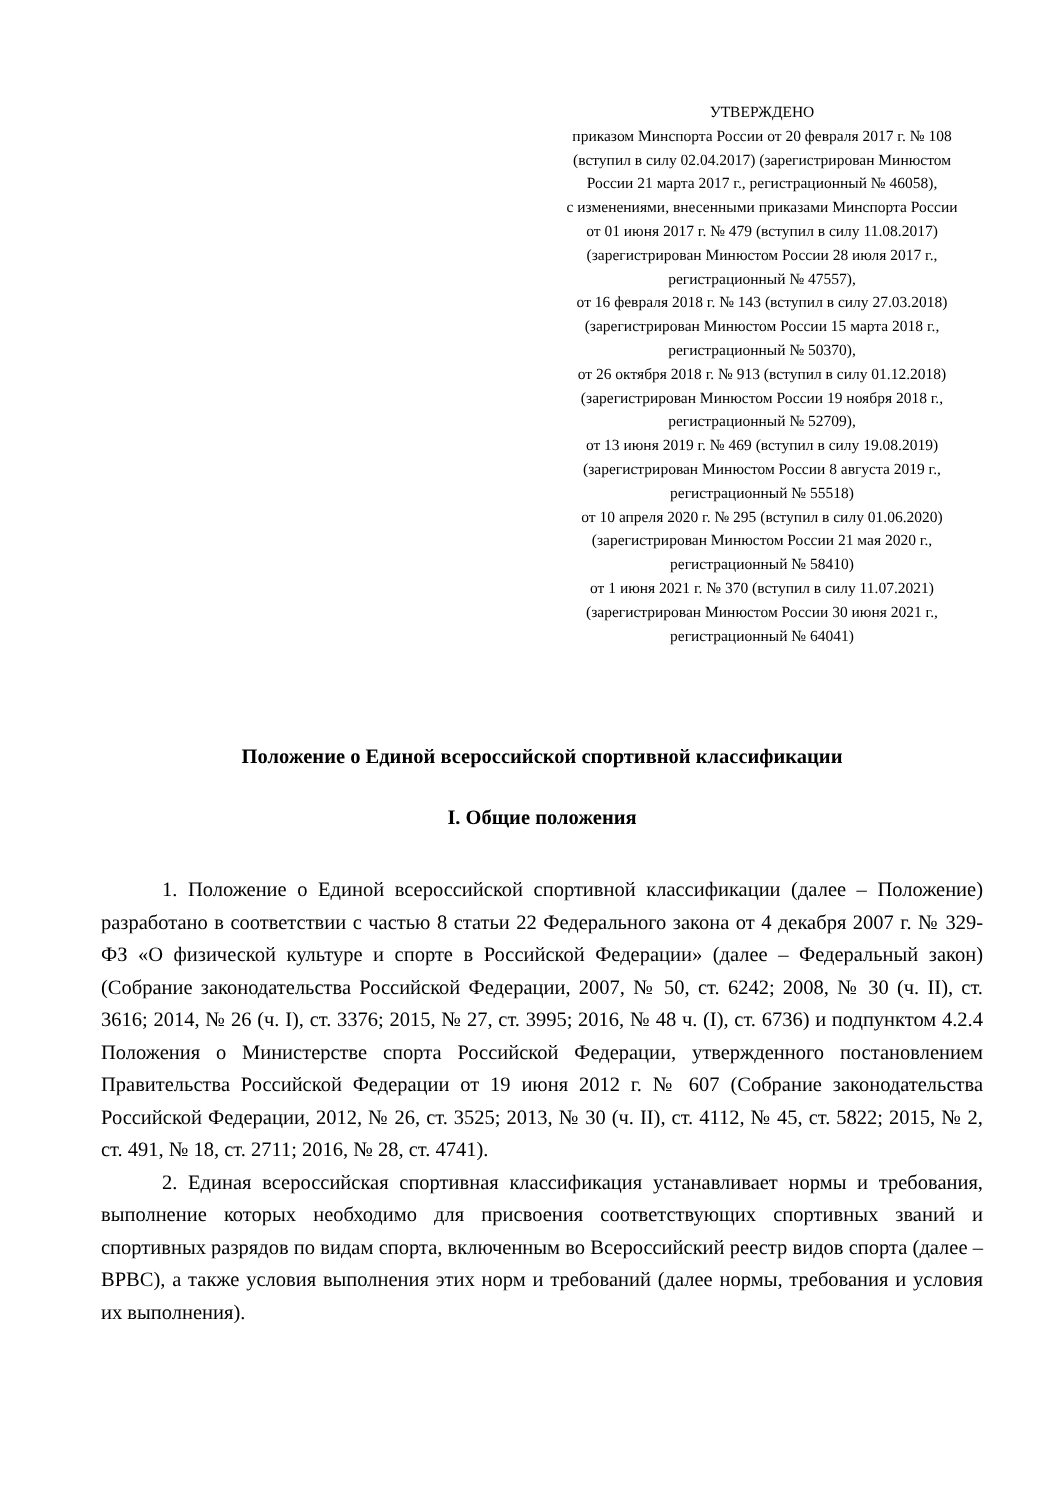УТВЕРЖДЕНО
приказом Минспорта России от 20 февраля 2017 г. № 108
(вступил в силу 02.04.2017) (зарегистрирован Минюстом
России 21 марта 2017 г., регистрационный № 46058),
с изменениями, внесенными приказами Минспорта России
от 01 июня 2017 г. № 479 (вступил в силу 11.08.2017)
(зарегистрирован Минюстом России 28 июля 2017 г.,
регистрационный № 47557),
от 16 февраля 2018 г. № 143 (вступил в силу 27.03.2018)
(зарегистрирован Минюстом России 15 марта 2018 г.,
регистрационный № 50370),
от 26 октября 2018 г. № 913 (вступил в силу 01.12.2018)
(зарегистрирован Минюстом России 19 ноября 2018 г.,
регистрационный № 52709),
от 13 июня 2019 г. № 469 (вступил в силу 19.08.2019)
(зарегистрирован Минюстом России 8 августа 2019 г.,
регистрационный № 55518)
от 10 апреля 2020 г. № 295 (вступил в силу 01.06.2020)
(зарегистрирован Минюстом России 21 мая 2020 г.,
регистрационный № 58410)
от 1 июня 2021 г. № 370 (вступил в силу 11.07.2021)
(зарегистрирован Минюстом России 30 июня 2021 г.,
регистрационный № 64041)
Положение о Единой всероссийской спортивной классификации
I. Общие положения
1. Положение о Единой всероссийской спортивной классификации (далее – Положение) разработано в соответствии с частью 8 статьи 22 Федерального закона от 4 декабря 2007 г. № 329-ФЗ «О физической культуре и спорте в Российской Федерации» (далее – Федеральный закон) (Собрание законодательства Российской Федерации, 2007, № 50, ст. 6242; 2008, № 30 (ч. II), ст. 3616; 2014, № 26 (ч. I), ст. 3376; 2015, № 27, ст. 3995; 2016, № 48 ч. (I), ст. 6736) и подпунктом 4.2.4 Положения о Министерстве спорта Российской Федерации, утвержденного постановлением Правительства Российской Федерации от 19 июня 2012 г. № 607 (Собрание законодательства Российской Федерации, 2012, № 26, ст. 3525; 2013, № 30 (ч. II), ст. 4112, № 45, ст. 5822; 2015, № 2, ст. 491, № 18, ст. 2711; 2016, № 28, ст. 4741).
2. Единая всероссийская спортивная классификация устанавливает нормы и требования, выполнение которых необходимо для присвоения соответствующих спортивных званий и спортивных разрядов по видам спорта, включенным во Всероссийский реестр видов спорта (далее – ВРВС), а также условия выполнения этих норм и требований (далее нормы, требования и условия их выполнения).